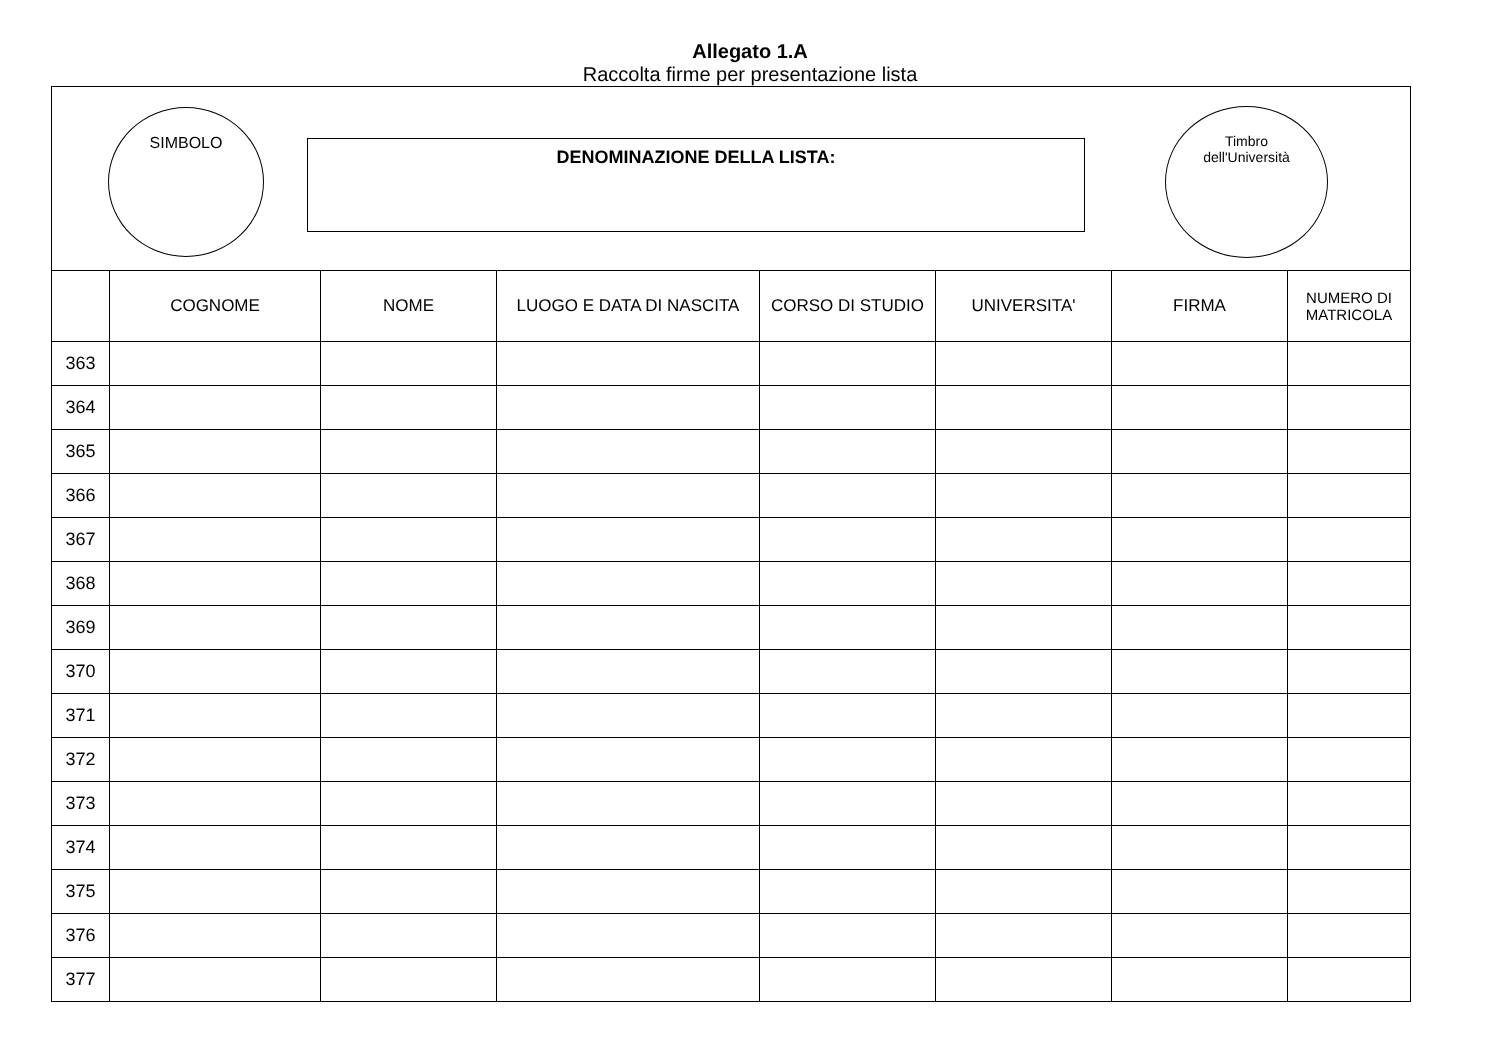Allegato 1.A
Raccolta firme per presentazione lista
SIMBOLO
DENOMINAZIONE DELLA LISTA:
Timbro
dell'Università
| | COGNOME | NOME | LUOGO E DATA DI NASCITA | CORSO DI STUDIO | UNIVERSITA' | FIRMA | NUMERO DI MATRICOLA |
| --- | --- | --- | --- | --- | --- | --- | --- |
| 363 | | | | | | | |
| 364 | | | | | | | |
| 365 | | | | | | | |
| 366 | | | | | | | |
| 367 | | | | | | | |
| 368 | | | | | | | |
| 369 | | | | | | | |
| 370 | | | | | | | |
| 371 | | | | | | | |
| 372 | | | | | | | |
| 373 | | | | | | | |
| 374 | | | | | | | |
| 375 | | | | | | | |
| 376 | | | | | | | |
| 377 | | | | | | | |